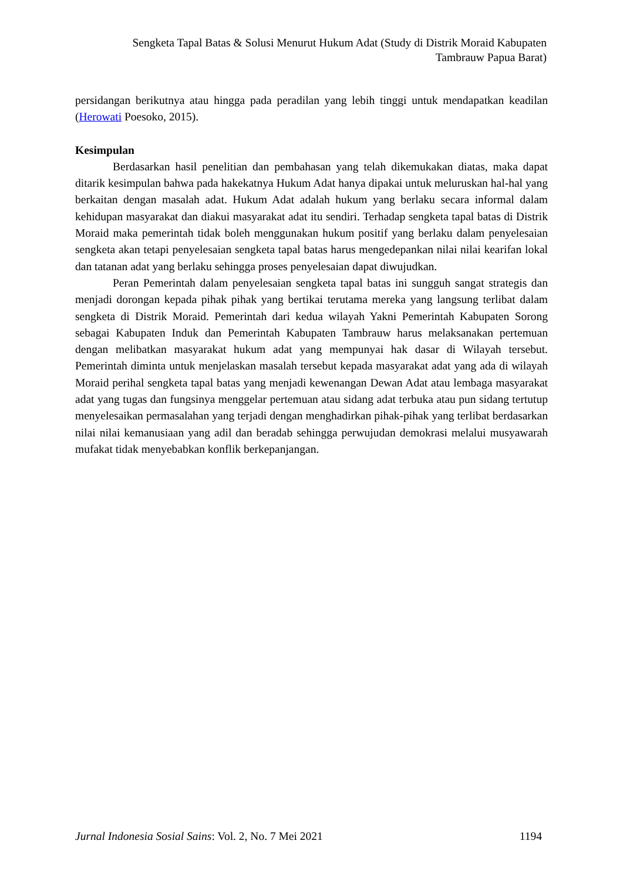Sengketa Tapal Batas & Solusi Menurut Hukum Adat (Study di Distrik Moraid Kabupaten Tambrauw Papua Barat)
persidangan berikutnya atau hingga pada peradilan yang lebih tinggi untuk mendapatkan keadilan (Herowati Poesoko, 2015).
Kesimpulan
Berdasarkan hasil penelitian dan pembahasan yang telah dikemukakan diatas, maka dapat ditarik kesimpulan bahwa pada hakekatnya Hukum Adat hanya dipakai untuk meluruskan hal-hal yang berkaitan dengan masalah adat. Hukum Adat adalah hukum yang berlaku secara informal dalam kehidupan masyarakat dan diakui masyarakat adat itu sendiri. Terhadap sengketa tapal batas di Distrik Moraid maka pemerintah tidak boleh menggunakan hukum positif yang berlaku dalam penyelesaian sengketa akan tetapi penyelesaian sengketa tapal batas harus mengedepankan nilai nilai kearifan lokal dan tatanan adat yang berlaku sehingga proses penyelesaian dapat diwujudkan.
Peran Pemerintah dalam penyelesaian sengketa tapal batas ini sungguh sangat strategis dan menjadi dorongan kepada pihak pihak yang bertikai terutama mereka yang langsung terlibat dalam sengketa di Distrik Moraid. Pemerintah dari kedua wilayah Yakni Pemerintah Kabupaten Sorong sebagai Kabupaten Induk dan Pemerintah Kabupaten Tambrauw harus melaksanakan pertemuan dengan melibatkan masyarakat hukum adat yang mempunyai hak dasar di Wilayah tersebut. Pemerintah diminta untuk menjelaskan masalah tersebut kepada masyarakat adat yang ada di wilayah Moraid perihal sengketa tapal batas yang menjadi kewenangan Dewan Adat atau lembaga masyarakat adat yang tugas dan fungsinya menggelar pertemuan atau sidang adat terbuka atau pun sidang tertutup menyelesaikan permasalahan yang terjadi dengan menghadirkan pihak-pihak yang terlibat berdasarkan nilai nilai kemanusiaan yang adil dan beradab sehingga perwujudan demokrasi melalui musyawarah mufakat tidak menyebabkan konflik berkepanjangan.
Jurnal Indonesia Sosial Sains: Vol. 2, No. 7 Mei 2021 1194